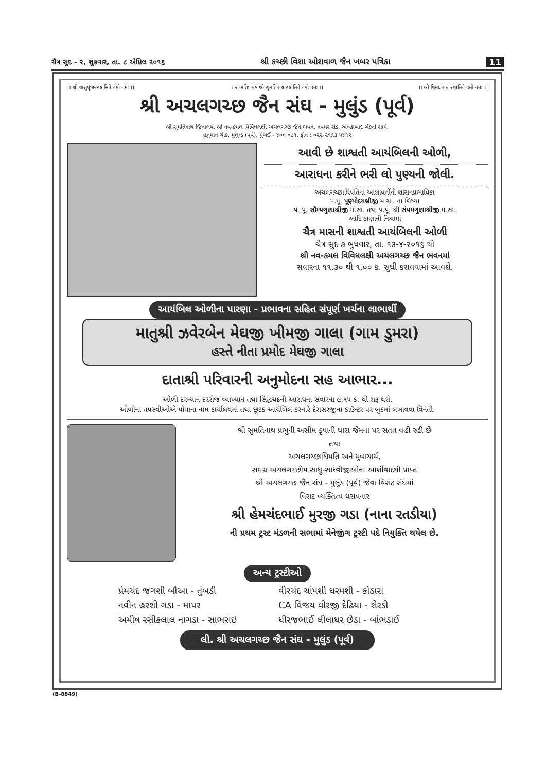ચૈત્ર સુદ - ૨, શુક્રવાર, તા. ૮ એપ્રિલ ૨૦૧૬ શ્રી કચ્છી વિશા ઓશવાળ જૈન ખબર પત્રિકા 11
।। શ્રી વાસુપૂજ્યસ્વામિને નમો નમઃ ।। ।। સન્મતિદાયક શ્રી સુમતિનાથ સ્વામિને નમો નમઃ ।। ।। શ્રી વિમલનાથ સ્વામિને નમો નમઃ ।।
શ્રી અચલગચ્છ જૈન સંઘ - મુલુંડ (પૂર્વ)
શ્રી સુમતિનાથ જિનાલય, શ્રી નવ-કમલ વિવિધલક્ષી અચલગચ્છ જૈન ભવન, નવઘર રોડ, અલ્હાબાદ બેંકની સામે,
હનુમાન ચૌક, મુલુન્ડ (પૂર્વ), મુંબઈ - ૪૦૦ ૦૮૧. ફોન : ૦૨૨-૨૧૬૩ ૫૪૧૨
આવી છે શાશ્વતી આયંબિલની ઓળી,
આરાધના કરીને ભરી લો પુણ્યની જોલી.
અચલગચ્છાધિપતિના આજ્ઞાવર્તીની શાસનપ્રભાવિકા
પ.પૂ. પૂણ્યોદયશ્રીજી મ.સા. ના શિષ્યા
પ. પૂ. સૌમ્યગુણાશ્રીજી મ.સા. તથા પ.પૂ. શ્રી સંયમગુણાશ્રીજી મ.સા.
આદિ ઠાણાની નિશ્રામાં
ચૈત્ર માસની શાશ્વતી આયંબિલની ઓળી
ચૈત્ર સુદ ૭ બુધવાર, તા. ૧૩-૪-૨૦૧૬ થી
શ્રી નવ-કમલ વિવિધલક્ષી અચલગચ્છ જૈન ભવનમાં
સવારના ૧૧.૩૦ થી ૧.૦૦ ક. સુધી કરાવવામાં આવશે.
આયંબિલ ઓળીના પારણા - પ્રભાવના સહિત સંપૂર્ણ ખર્ચના લાભાર્થી
માતુશ્રી ઝવેરબેન મેઘજી ખીમજી ગાલા (ગામ ડુમરા)
હસ્તે નીતા પ્રમોદ મેઘજી ગાલા
દાતાશ્રી પરિવારની અનુમોદના સહ આભાર...
ઓળી દરમ્યાન દરરોજ વ્યાખ્યાન તથા સિદ્ધચક્રની આરાધના સવારના ૯.૧૫ ક. થી શરૂ થશે.
ઓળીના તપસ્વીઓએ પોતાના નામ કાર્યાલયમાં તથા છૂટક આયંબિલ કરનારે દેરાસરજીના કાઉન્ટર પર બુકમાં લખાવવા વિનંતી.
શ્રી સુમતિનાથ પ્રભુની અસીમ કૃપાની ધારા જેમના પર સતત વહી રહી છે
તથા
અચલગચ્છાધિપતિ અને યુવાચાર્ય,
સમગ્ર અચલગચ્છીય સાધુ-સાધ્વીજીઓના આર્શીવાદથી પ્રાપ્ત
શ્રી અચલગચ્છ જૈન સંઘ - મુલુંડ (પૂર્વ) જેવા વિરાટ સંઘમાં
વિરાટ વ્યક્તિત્વ ધરાવનાર
શ્રી હેમચંદભાઈ મુરજી ગડા (નાના રતડીયા)
ની પ્રથમ ટ્રસ્ટ મંડળની સભામાં મેનેજીંગ ટ્રસ્ટી પદે નિયુક્તિ થયેલ છે.
અન્ય ટ્રસ્ટીઓ
પ્રેમચંદ જગશી બૌઆ - તુંબડી વીરચંદ ચાંપશી ધરમશી - કોઠારા નવીન હરશી ગડા - માપર CA વિજય વીરજી દેઢિયા - શેરડી અમીષ રસીકલાલ નાગડા - સાભરાઇ ધીરજભાઈ લીલાધર છેડા - બાંભડાઈ
લી. શ્રી અચલગચ્છ જૈન સંઘ - મુલુંડ (પૂર્વ)
(B-8849)